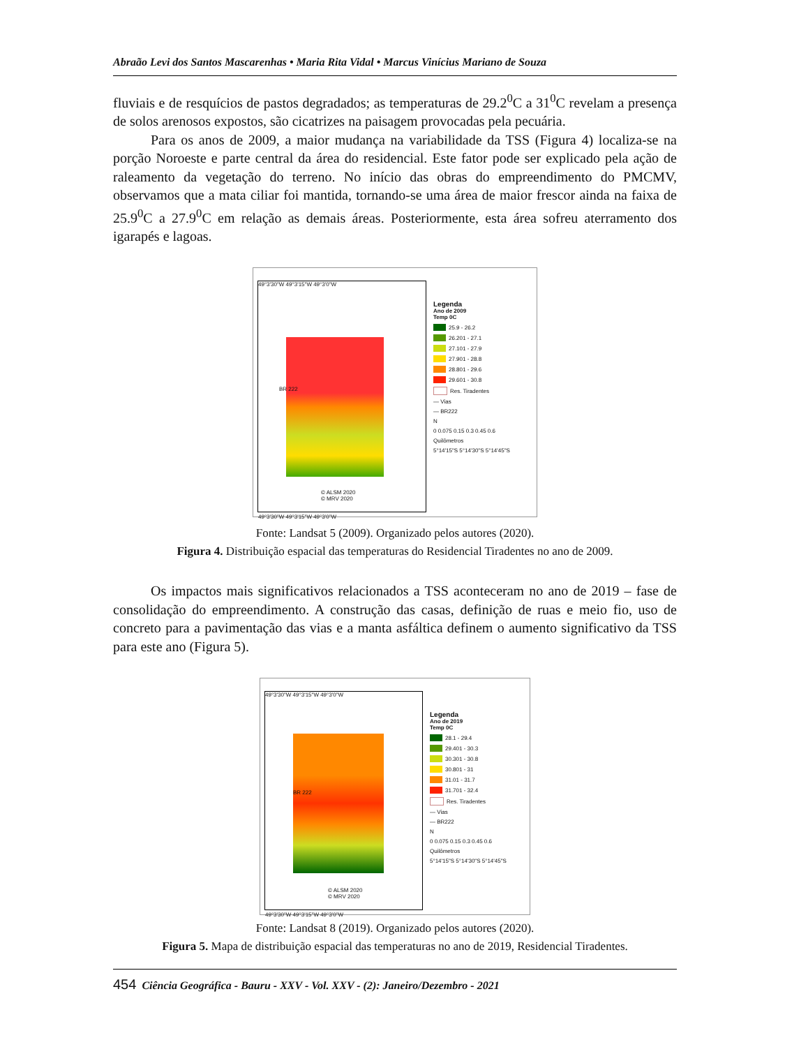Abraão Levi dos Santos Mascarenhas • Maria Rita Vidal • Marcus Vinícius Mariano de Souza
fluviais e de resquícios de pastos degradados; as temperaturas de 29.2<sup>0</sup>C a 31<sup>0</sup>C revelam a presença de solos arenosos expostos, são cicatrizes na paisagem provocadas pela pecuária.
Para os anos de 2009, a maior mudança na variabilidade da TSS (Figura 4) localiza-se na porção Noroeste e parte central da área do residencial. Este fator pode ser explicado pela ação de raleamento da vegetação do terreno. No início das obras do empreendimento do PMCMV, observamos que a mata ciliar foi mantida, tornando-se uma área de maior frescor ainda na faixa de 25.9<sup>0</sup>C a 27.9<sup>0</sup>C em relação as demais áreas. Posteriormente, esta área sofreu aterramento dos igarapés e lagoas.
49°3'30"W 49°3'15"W 49°3'0"W
© ALSM 2020
© MRV 2020
49°3'30"W 49°3'15"W 49°3'0"W
BR 222
Legenda
Ano de 2009
Temp 0C
25.9 - 26.2
26.201 - 27.1
27.101 - 27.9
27.901 - 28.8
28.801 - 29.6
29.601 - 30.8
Res. Tiradentes
— Vias
— BR222
N
0 0.075 0.15 0.3 0.45 0.6
Quilômetros
5°14'15"S 5°14'30"S 5°14'45"S
Fonte: Landsat 5 (2009). Organizado pelos autores (2020).
Figura 4. Distribuição espacial das temperaturas do Residencial Tiradentes no ano de 2009.
Os impactos mais significativos relacionados a TSS aconteceram no ano de 2019 – fase de consolidação do empreendimento. A construção das casas, definição de ruas e meio fio, uso de concreto para a pavimentação das vias e a manta asfáltica definem o aumento significativo da TSS para este ano (Figura 5).
49°3'30"W 49°3'15"W 49°3'0"W
© ALSM 2020
© MRV 2020
49°3'30"W 49°3'15"W 49°3'0"W
BR 222
Legenda
Ano de 2019
Temp 0C
28.1 - 29.4
29.401 - 30.3
30.301 - 30.8
30.801 - 31
31.01 - 31.7
31.701 - 32.4
Res. Tiradentes
— Vias
— BR222
N
0 0.075 0.15 0.3 0.45 0.6
Quilômetros
5°14'15"S 5°14'30"S 5°14'45"S
Fonte: Landsat 8 (2019). Organizado pelos autores (2020).
Figura 5. Mapa de distribuição espacial das temperaturas no ano de 2019, Residencial Tiradentes.
454 Ciência Geográfica - Bauru - XXV - Vol. XXV - (2): Janeiro/Dezembro - 2021